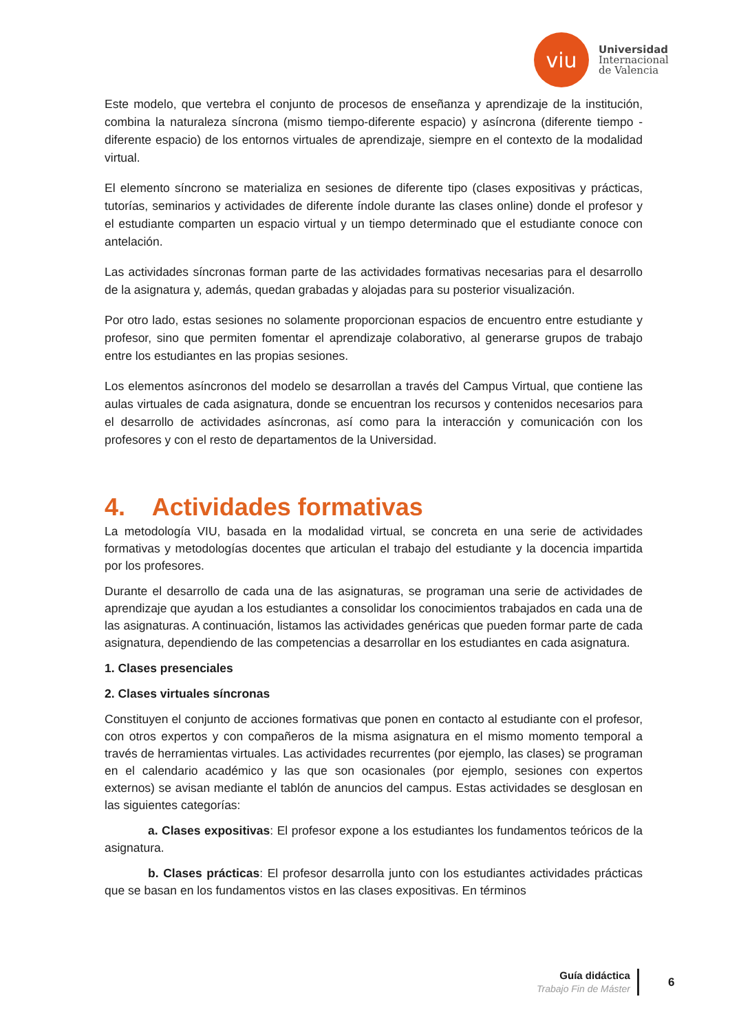viu
Universidad
Internacional
de Valencia
Este modelo, que vertebra el conjunto de procesos de enseñanza y aprendizaje de la institución, combina la naturaleza síncrona (mismo tiempo-diferente espacio) y asíncrona (diferente tiempo -diferente espacio) de los entornos virtuales de aprendizaje, siempre en el contexto de la modalidad virtual.
El elemento síncrono se materializa en sesiones de diferente tipo (clases expositivas y prácticas, tutorías, seminarios y actividades de diferente índole durante las clases online) donde el profesor y el estudiante comparten un espacio virtual y un tiempo determinado que el estudiante conoce con antelación.
Las actividades síncronas forman parte de las actividades formativas necesarias para el desarrollo de la asignatura y, además, quedan grabadas y alojadas para su posterior visualización.
Por otro lado, estas sesiones no solamente proporcionan espacios de encuentro entre estudiante y profesor, sino que permiten fomentar el aprendizaje colaborativo, al generarse grupos de trabajo entre los estudiantes en las propias sesiones.
Los elementos asíncronos del modelo se desarrollan a través del Campus Virtual, que contiene las aulas virtuales de cada asignatura, donde se encuentran los recursos y contenidos necesarios para el desarrollo de actividades asíncronas, así como para la interacción y comunicación con los profesores y con el resto de departamentos de la Universidad.
4. Actividades formativas
La metodología VIU, basada en la modalidad virtual, se concreta en una serie de actividades formativas y metodologías docentes que articulan el trabajo del estudiante y la docencia impartida por los profesores.
Durante el desarrollo de cada una de las asignaturas, se programan una serie de actividades de aprendizaje que ayudan a los estudiantes a consolidar los conocimientos trabajados en cada una de las asignaturas. A continuación, listamos las actividades genéricas que pueden formar parte de cada asignatura, dependiendo de las competencias a desarrollar en los estudiantes en cada asignatura.
1. Clases presenciales
2. Clases virtuales síncronas
Constituyen el conjunto de acciones formativas que ponen en contacto al estudiante con el profesor, con otros expertos y con compañeros de la misma asignatura en el mismo momento temporal a través de herramientas virtuales. Las actividades recurrentes (por ejemplo, las clases) se programan en el calendario académico y las que son ocasionales (por ejemplo, sesiones con expertos externos) se avisan mediante el tablón de anuncios del campus. Estas actividades se desglosan en las siguientes categorías:
a. Clases expositivas: El profesor expone a los estudiantes los fundamentos teóricos de la asignatura.
b. Clases prácticas: El profesor desarrolla junto con los estudiantes actividades prácticas que se basan en los fundamentos vistos en las clases expositivas. En términos
Guía didáctica
Trabajo Fin de Máster
6